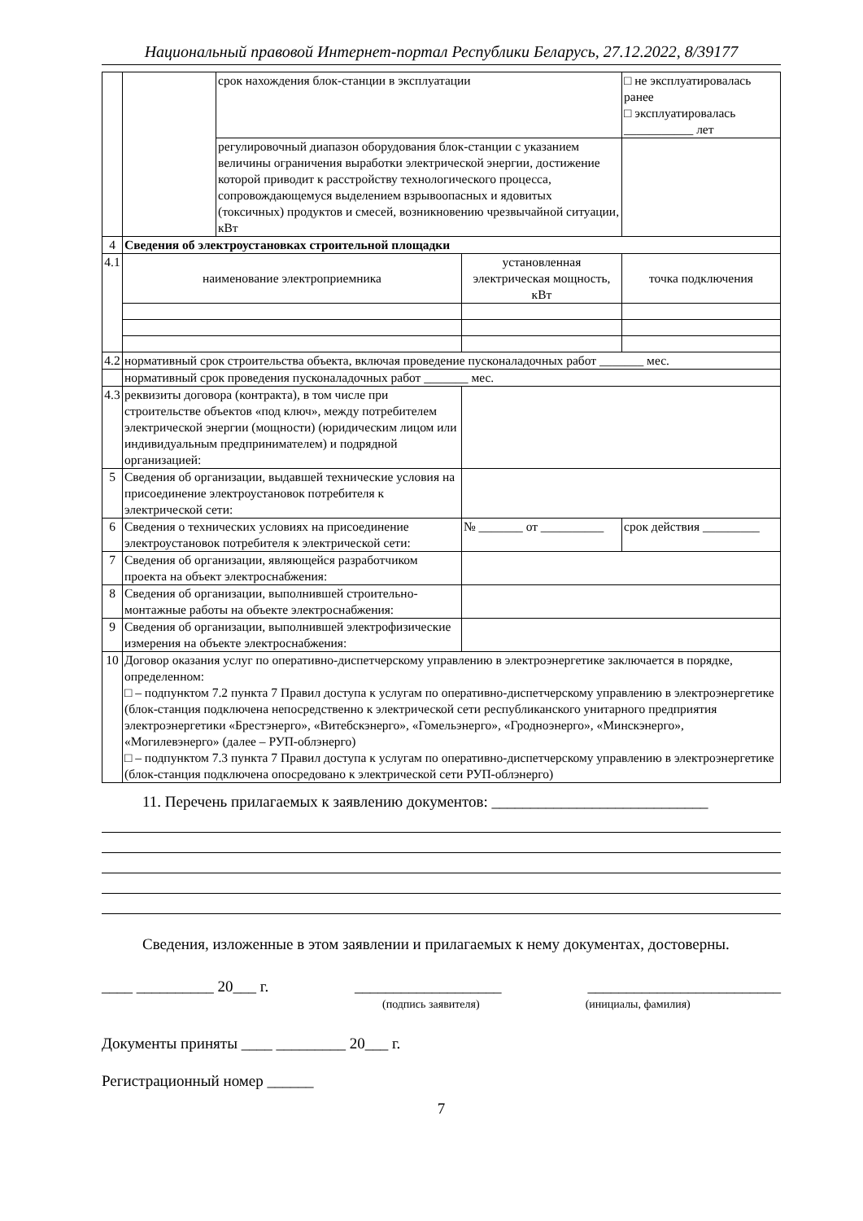Национальный правовой Интернет-портал Республики Беларусь, 27.12.2022, 8/39177
| | | срок нахождения блок-станции в эксплуатации | | | □ не эксплуатировалась ранее □ эксплуатировалась ___________ лет |
| | | регулировочный диапазон оборудования блок-станции с указанием величины ограничения выработки электрической энергии, достижение которой приводит к расстройству технологического процесса, сопровождающемуся выделением взрывоопасных и ядовитых (токсичных) продуктов и смесей, возникновению чрезвычайной ситуации, кВт | | | |
| 4 | Сведения об электроустановках строительной площадки | | | | |
| 4.1 | наименование электроприемника | | установленная электрическая мощность, кВт | | точка подключения |
| 4.2 | нормативный срок строительства объекта, включая проведение пусконаладочных работ _______ мес. | | | | |
| | нормативный срок проведения пусконаладочных работ _______ мес. | | | | |
| 4.3 | реквизиты договора (контракта), в том числе при строительстве объектов «под ключ», между потребителем электрической энергии (мощности) (юридическим лицом или индивидуальным предпринимателем) и подрядной организацией: | | | | |
| 5 | Сведения об организации, выдавшей технические условия на присоединение электроустановок потребителя к электрической сети: | | | | |
| 6 | Сведения о технических условиях на присоединение электроустановок потребителя к электрической сети: | | | № _______ от __________ | срок действия _________ |
| 7 | Сведения об организации, являющейся разработчиком проекта на объект электроснабжения: | | | | |
| 8 | Сведения об организации, выполнившей строительно-монтажные работы на объекте электроснабжения: | | | | |
| 9 | Сведения об организации, выполнившей электрофизические измерения на объекте электроснабжения: | | | | |
| 10 | Договор оказания услуг по оперативно-диспетчерскому управлению в электроэнергетике заключается в порядке, определенном: □ – подпунктом 7.2 пункта 7 Правил доступа к услугам по оперативно-диспетчерскому управлению в электроэнергетике (блок-станция подключена непосредственно к электрической сети республиканского унитарного предприятия электроэнергетики «Брестэнерго», «Витебскэнерго», «Гомельэнерго», «Гродноэнерго», «Минскэнерго», «Могилевэнерго» (далее – РУП-облэнерго) □ – подпунктом 7.3 пункта 7 Правил доступа к услугам по оперативно-диспетчерскому управлению в электроэнергетике (блок-станция подключена опосредовано к электрической сети РУП-облэнерго) | | | | |
11. Перечень прилагаемых к заявлению документов: ____________________________
Сведения, изложенные в этом заявлении и прилагаемых к нему документах, достоверны.
____ __________ 20___ г. ___________________ _________________________
(подпись заявителя) (инициалы, фамилия)
Документы приняты ____ _________ 20___ г.
Регистрационный номер ______
7